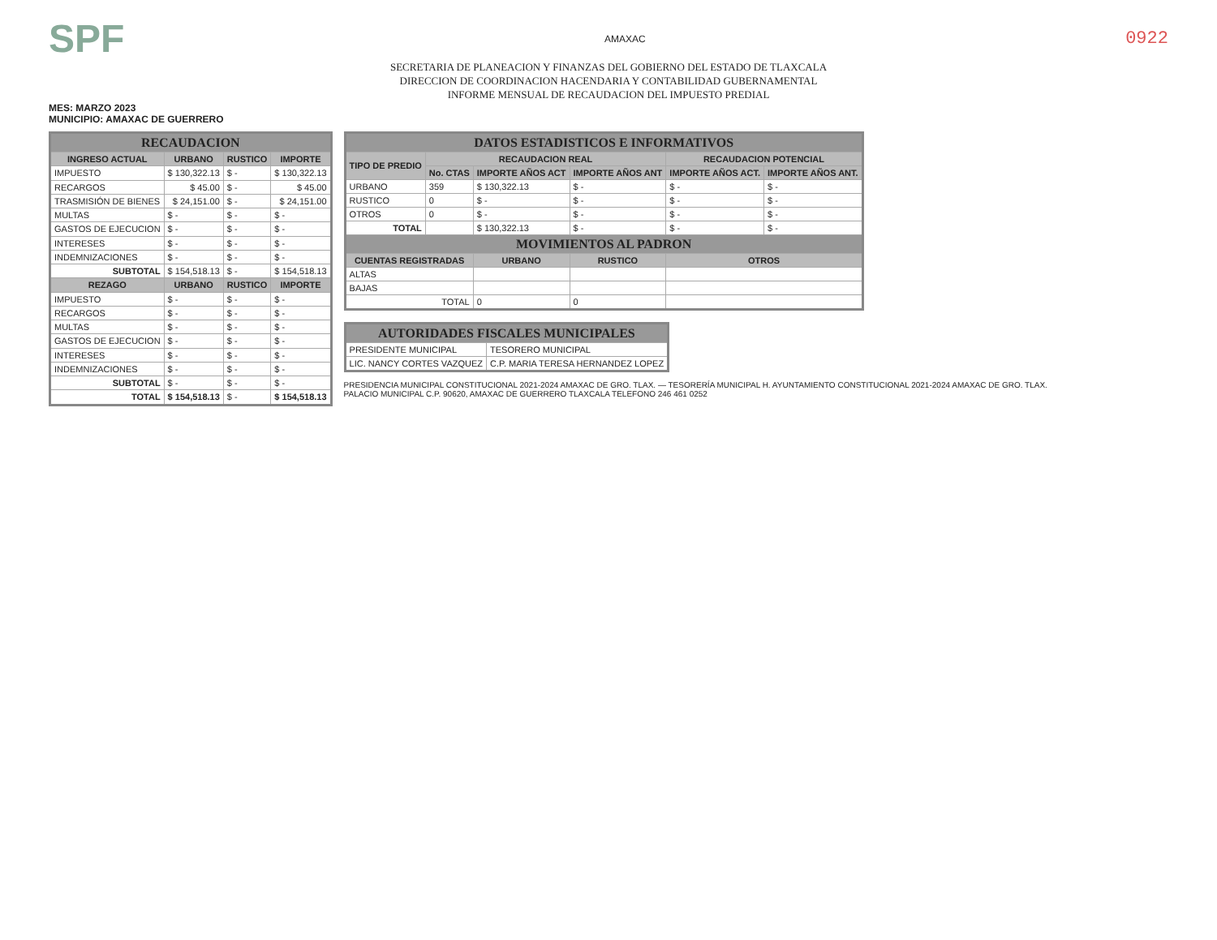SPF
AMAXAC
0922
SECRETARIA DE PLANEACION Y FINANZAS DEL GOBIERNO DEL ESTADO DE TLAXCALA
DIRECCION DE COORDINACION HACENDARIA Y CONTABILIDAD GUBERNAMENTAL
INFORME MENSUAL DE RECAUDACION DEL IMPUESTO PREDIAL
MES: MARZO 2023
MUNICIPIO: AMAXAC DE GUERRERO
| RECAUDACION | | | |
| --- | --- | --- | --- |
| INGRESO ACTUAL | URBANO | RUSTICO | IMPORTE |
| IMPUESTO | $ 130,322.13 | $ - | $ 130,322.13 |
| RECARGOS | $ 45.00 | $ - | $ 45.00 |
| TRASMISIÓN DE BIENES | $ 24,151.00 | $ - | $ 24,151.00 |
| MULTAS | $ - | $ - | $ - |
| GASTOS DE EJECUCION | $ - | $ - | $ - |
| INTERESES | $ - | $ - | $ - |
| INDEMNIZACIONES | $ - | $ - | $ - |
| SUBTOTAL | $ 154,518.13 | $ - | $ 154,518.13 |
| REZAGO | URBANO | RUSTICO | IMPORTE |
| IMPUESTO | $ - | $ - | $ - |
| RECARGOS | $ - | $ - | $ - |
| MULTAS | $ - | $ - | $ - |
| GASTOS DE EJECUCION | $ - | $ - | $ - |
| INTERESES | $ - | $ - | $ - |
| INDEMNIZACIONES | $ - | $ - | $ - |
| SUBTOTAL | $ - | $ - | $ - |
| TOTAL | $ 154,518.13 | $ - | $ 154,518.13 |
| DATOS ESTADISTICOS E INFORMATIVOS | | | | | |
| --- | --- | --- | --- | --- | --- |
| TIPO DE PREDIO | RECAUDACION REAL | | | RECAUDACION POTENCIAL | |
| | No. CTAS | IMPORTE AÑOS ACT | IMPORTE AÑOS ANT | IMPORTE AÑOS ACT. | IMPORTE AÑOS ANT. |
| URBANO | 359 | $ 130,322.13 | $ - | $ - | $ - |
| RUSTICO | 0 | $ - | $ - | $ - | $ - |
| OTROS | 0 | $ - | $ - | $ - | $ - |
| TOTAL | | $ 130,322.13 | $ - | $ - | $ - |
| MOVIMIENTOS AL PADRON | | | | | |
| CUENTAS REGISTRADAS | | URBANO | RUSTICO | OTROS | |
| ALTAS | | | | | |
| BAJAS | | | | | |
| TOTAL | | 0 | 0 | | |
| AUTORIDADES FISCALES MUNICIPALES | |
| --- | --- |
| PRESIDENTE MUNICIPAL | TESORERO MUNICIPAL |
| LIC. NANCY CORTES VAZQUEZ | C.P. MARIA TERESA HERNANDEZ LOPEZ |
PRESIDENCIA MUNICIPAL CONSTITUCIONAL 2021-2024 AMAXAC DE GRO. TLAX. — TESORERÍA MUNICIPAL H. AYUNTAMIENTO CONSTITUCIONAL 2021-2024 AMAXAC DE GRO. TLAX.
PALACIO MUNICIPAL C.P. 90620, AMAXAC DE GUERRERO TLAXCALA TELEFONO 246 461 0252